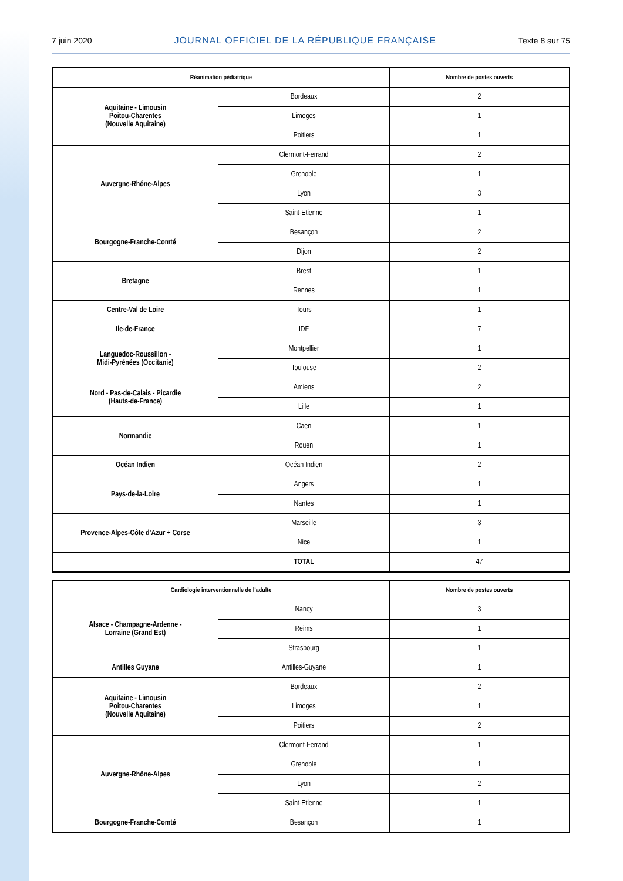7 juin 2020 JOURNAL OFFICIEL DE LA RÉPUBLIQUE FRANÇAISE Texte 8 sur 75
| Réanimation pédiatrique | | Nombre de postes ouverts |
| --- | --- | --- |
| Aquitaine - Limousin Poitou-Charentes (Nouvelle Aquitaine) | Bordeaux | 2 |
| | Limoges | 1 |
| | Poitiers | 1 |
| Auvergne-Rhône-Alpes | Clermont-Ferrand | 2 |
| | Grenoble | 1 |
| | Lyon | 3 |
| | Saint-Etienne | 1 |
| Bourgogne-Franche-Comté | Besançon | 2 |
| | Dijon | 2 |
| Bretagne | Brest | 1 |
| | Rennes | 1 |
| Centre-Val de Loire | Tours | 1 |
| Ile-de-France | IDF | 7 |
| Languedoc-Roussillon - Midi-Pyrénées (Occitanie) | Montpellier | 1 |
| | Toulouse | 2 |
| Nord - Pas-de-Calais - Picardie (Hauts-de-France) | Amiens | 2 |
| | Lille | 1 |
| Normandie | Caen | 1 |
| | Rouen | 1 |
| Océan Indien | Océan Indien | 2 |
| Pays-de-la-Loire | Angers | 1 |
| | Nantes | 1 |
| Provence-Alpes-Côte d’Azur + Corse | Marseille | 3 |
| | Nice | 1 |
| | TOTAL | 47 |
| Cardiologie interventionnelle de l’adulte | | Nombre de postes ouverts |
| --- | --- | --- |
| Alsace - Champagne-Ardenne - Lorraine (Grand Est) | Nancy | 3 |
| | Reims | 1 |
| | Strasbourg | 1 |
| Antilles Guyane | Antilles-Guyane | 1 |
| Aquitaine - Limousin Poitou-Charentes (Nouvelle Aquitaine) | Bordeaux | 2 |
| | Limoges | 1 |
| | Poitiers | 2 |
| Auvergne-Rhône-Alpes | Clermont-Ferrand | 1 |
| | Grenoble | 1 |
| | Lyon | 2 |
| | Saint-Etienne | 1 |
| Bourgogne-Franche-Comté | Besançon | 1 |